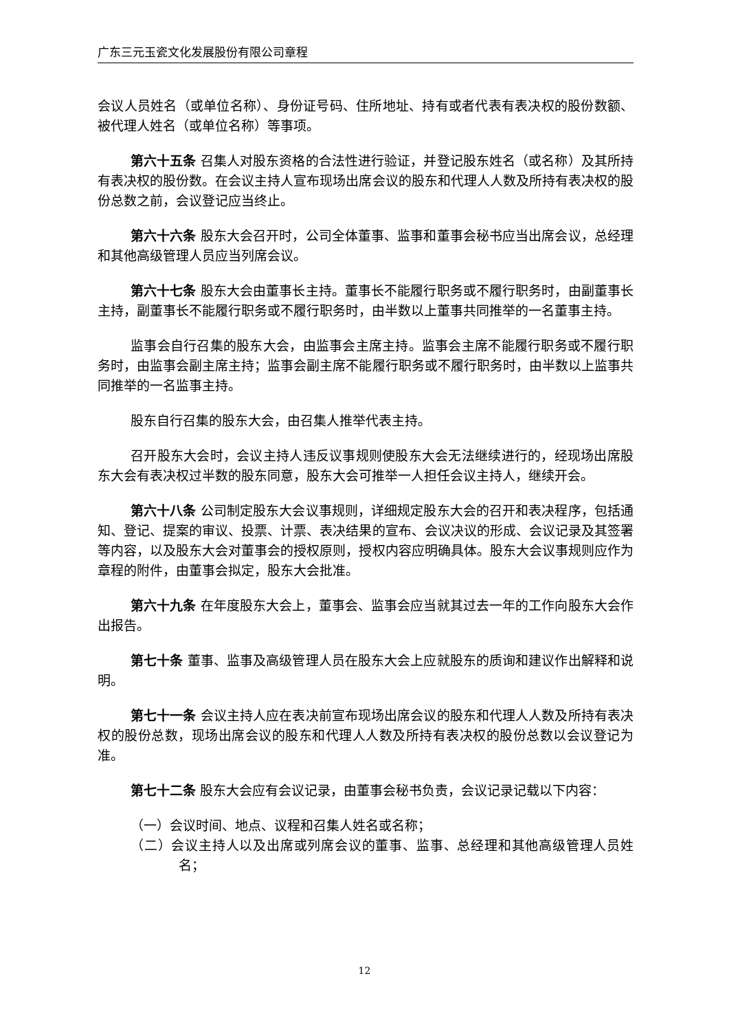广东三元玉瓷文化发展股份有限公司章程
会议人员姓名（或单位名称）、身份证号码、住所地址、持有或者代表有表决权的股份数额、被代理人姓名（或单位名称）等事项。
第六十五条 召集人对股东资格的合法性进行验证，并登记股东姓名（或名称）及其所持有表决权的股份数。在会议主持人宣布现场出席会议的股东和代理人人数及所持有表决权的股份总数之前，会议登记应当终止。
第六十六条 股东大会召开时，公司全体董事、监事和董事会秘书应当出席会议，总经理和其他高级管理人员应当列席会议。
第六十七条 股东大会由董事长主持。董事长不能履行职务或不履行职务时，由副董事长主持，副董事长不能履行职务或不履行职务时，由半数以上董事共同推举的一名董事主持。
监事会自行召集的股东大会，由监事会主席主持。监事会主席不能履行职务或不履行职务时，由监事会副主席主持；监事会副主席不能履行职务或不履行职务时，由半数以上监事共同推举的一名监事主持。
股东自行召集的股东大会，由召集人推举代表主持。
召开股东大会时，会议主持人违反议事规则使股东大会无法继续进行的，经现场出席股东大会有表决权过半数的股东同意，股东大会可推举一人担任会议主持人，继续开会。
第六十八条 公司制定股东大会议事规则，详细规定股东大会的召开和表决程序，包括通知、登记、提案的审议、投票、计票、表决结果的宣布、会议决议的形成、会议记录及其签署等内容，以及股东大会对董事会的授权原则，授权内容应明确具体。股东大会议事规则应作为章程的附件，由董事会拟定，股东大会批准。
第六十九条 在年度股东大会上，董事会、监事会应当就其过去一年的工作向股东大会作出报告。
第七十条 董事、监事及高级管理人员在股东大会上应就股东的质询和建议作出解释和说明。
第七十一条 会议主持人应在表决前宣布现场出席会议的股东和代理人人数及所持有表决权的股份总数，现场出席会议的股东和代理人人数及所持有表决权的股份总数以会议登记为准。
第七十二条 股东大会应有会议记录，由董事会秘书负责，会议记录记载以下内容：
（一）会议时间、地点、议程和召集人姓名或名称；
（二）会议主持人以及出席或列席会议的董事、监事、总经理和其他高级管理人员姓名；
12